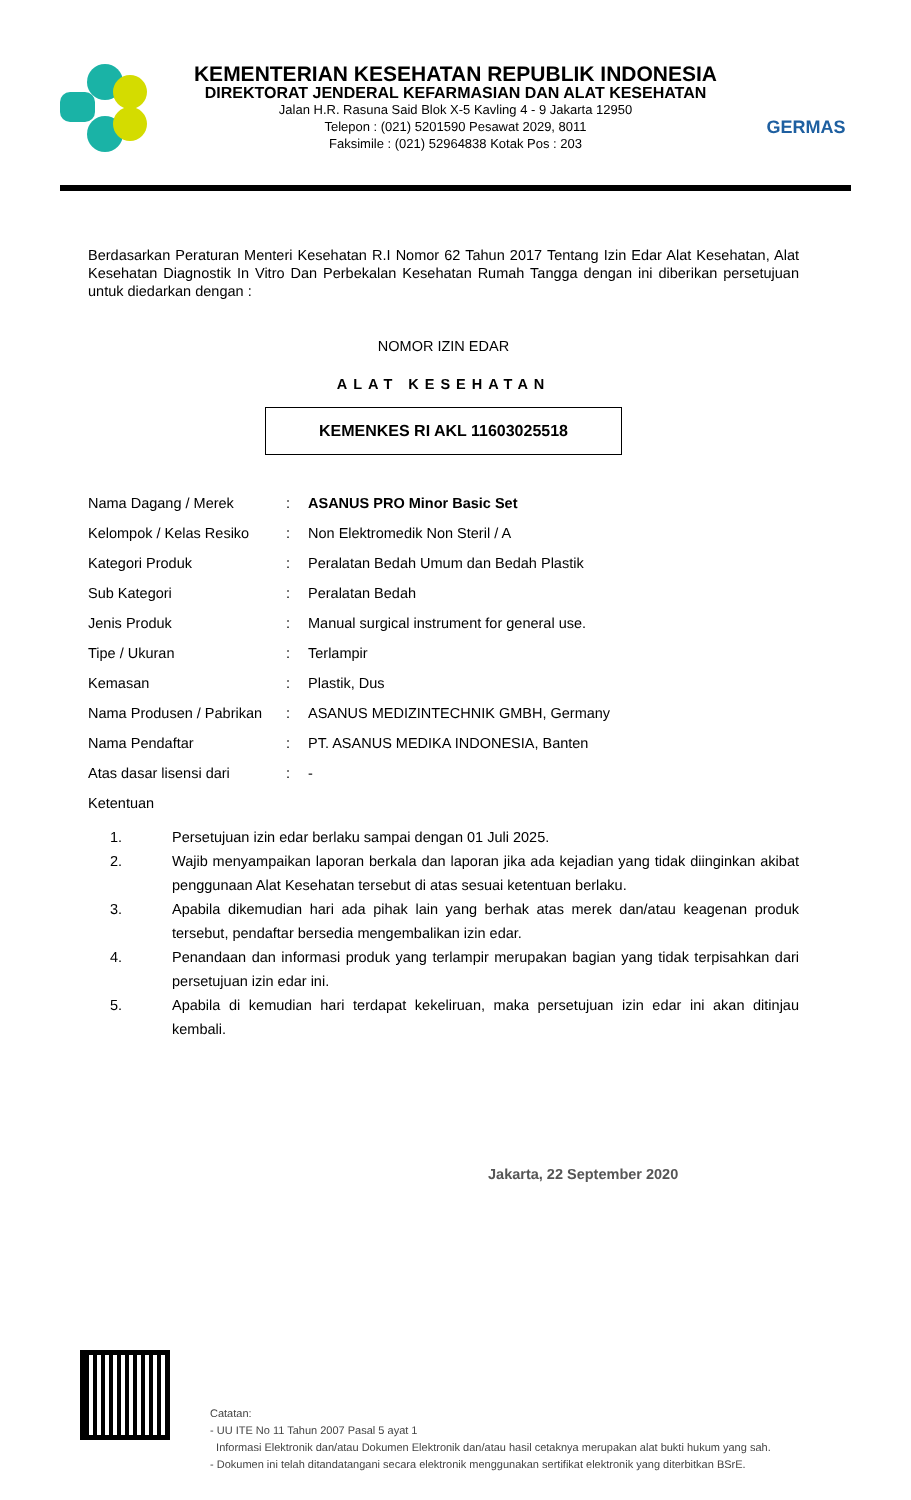KEMENTERIAN KESEHATAN REPUBLIK INDONESIA
DIREKTORAT JENDERAL KEFARMASIAN DAN ALAT KESEHATAN
Jalan H.R. Rasuna Said Blok X-5 Kavling 4 - 9 Jakarta 12950
Telepon : (021) 5201590 Pesawat 2029, 8011
Faksimile : (021) 52964838 Kotak Pos : 203
GERMAS
Berdasarkan Peraturan Menteri Kesehatan R.I Nomor 62 Tahun 2017 Tentang Izin Edar Alat Kesehatan, Alat Kesehatan Diagnostik In Vitro Dan Perbekalan Kesehatan Rumah Tangga dengan ini diberikan persetujuan untuk diedarkan dengan :
NOMOR IZIN EDAR
ALAT KESEHATAN
KEMENKES RI AKL 11603025518
| Nama Dagang / Merek | : | ASANUS PRO Minor Basic Set |
| Kelompok / Kelas Resiko | : | Non Elektromedik Non Steril / A |
| Kategori Produk | : | Peralatan Bedah Umum dan Bedah Plastik |
| Sub Kategori | : | Peralatan Bedah |
| Jenis Produk | : | Manual surgical instrument for general use. |
| Tipe / Ukuran | : | Terlampir |
| Kemasan | : | Plastik, Dus |
| Nama Produsen / Pabrikan | : | ASANUS MEDIZINTECHNIK GMBH, Germany |
| Nama Pendaftar | : | PT. ASANUS MEDIKA INDONESIA, Banten |
| Atas dasar lisensi dari | : | - |
| Ketentuan | | |
1. Persetujuan izin edar berlaku sampai dengan 01 Juli 2025.
2. Wajib menyampaikan laporan berkala dan laporan jika ada kejadian yang tidak diinginkan akibat penggunaan Alat Kesehatan tersebut di atas sesuai ketentuan berlaku.
3. Apabila dikemudian hari ada pihak lain yang berhak atas merek dan/atau keagenan produk tersebut, pendaftar bersedia mengembalikan izin edar.
4. Penandaan dan informasi produk yang terlampir merupakan bagian yang tidak terpisahkan dari persetujuan izin edar ini.
5. Apabila di kemudian hari terdapat kekeliruan, maka persetujuan izin edar ini akan ditinjau kembali.
Jakarta, 22 September 2020
Catatan:
- UU ITE No 11 Tahun 2007 Pasal 5 ayat 1
Informasi Elektronik dan/atau Dokumen Elektronik dan/atau hasil cetaknya merupakan alat bukti hukum yang sah.
- Dokumen ini telah ditandatangani secara elektronik menggunakan sertifikat elektronik yang diterbitkan BSrE.